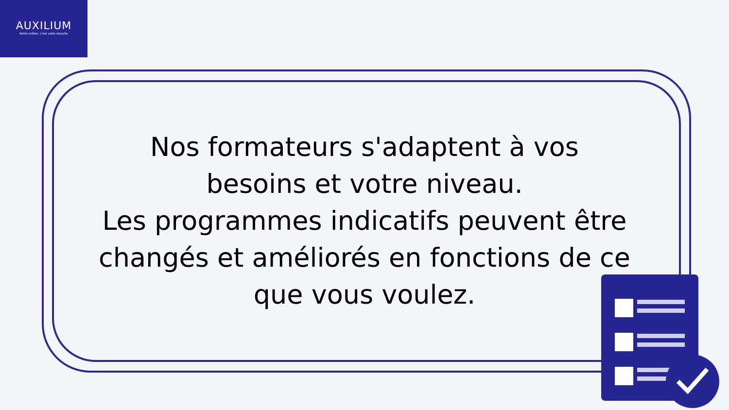AUXILIUM
Notre métier, c'est votre réussite
Nos formateurs s'adaptent à vos besoins et votre niveau.
Les programmes indicatifs peuvent être changés et améliorés en fonctions de ce que vous voulez.